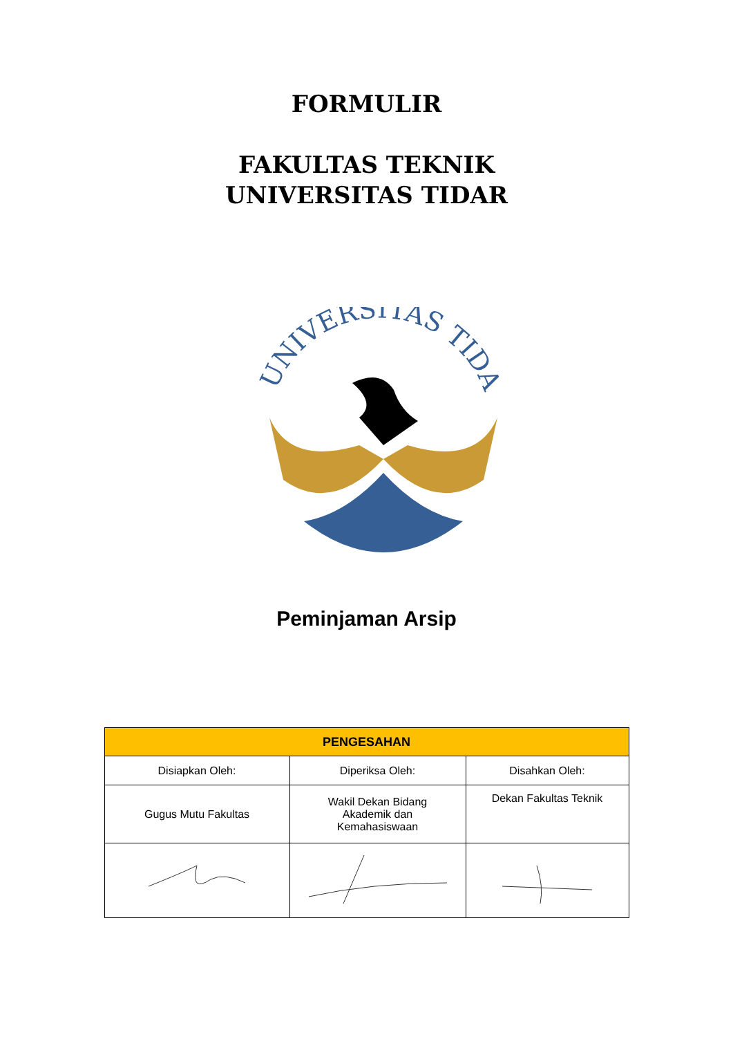FORMULIR
FAKULTAS TEKNIK
UNIVERSITAS TIDAR
UNIVERSITAS TIDAR
Peminjaman Arsip
| PENGESAHAN | | |
| --- | --- | --- |
| Disiapkan Oleh: | Diperiksa Oleh: | Disahkan Oleh: |
| Gugus Mutu Fakultas | Wakil Dekan Bidang Akademik dan Kemahasiswaan | Dekan Fakultas Teknik |